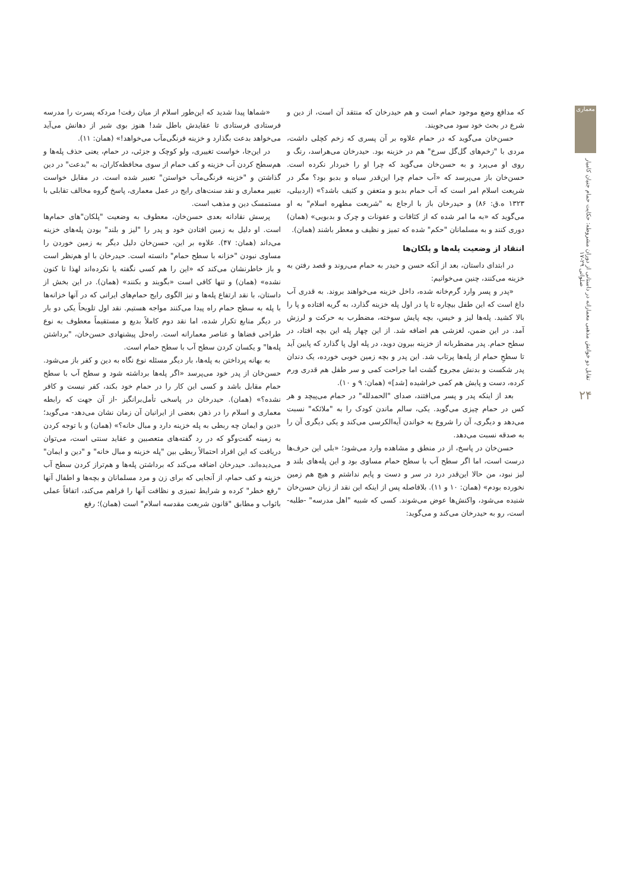معماری
تقابل دو خوانش مذهبی معمارانه در داستانی از دوران مشروطه: حکایت حمام جنیان کامیار صلواتی ۲۹-۱۷
۲۴
که مدافع وضع موجود حمام است و هم حیدرخان که منتقد آن است، از دین و شرع در بحث خود سود می‌جویند.
حسن‌خان می‌گوید که در حمام علاوه بر آن پسری که زخم کچلی داشت، مردی با "زخم‌های گل‌گل سرخ" هم در خزینه بود. حیدرخان می‌هراسد، رنگ و روی او می‌پرد و به حسن‌خان می‌گوید که چرا او را خبردار نکرده است. حسن‌خان باز می‌پرسد که «آب حمام چرا این‌قدر سیاه و بدبو بود؟ مگر در شریعت اسلام امر است که آب حمام بدبو و متعفن و کثیف باشد؟» (اردبیلی، ۱۳۲۳ ه.ق: ۸۶) و حیدرخان باز با ارجاع به "شریعت مطهره اسلام" به او می‌گوید که «به ما امر شده که از کثافات و عفونات و چرک و بدبویی» (همان) دوری کنند و به مسلمانان "حکم" شده که تمیز و نظیف و معطر باشند (همان).
انتقاد از وضعیت پله‌ها و پلکان‌ها
در ابتدای داستان، بعد از آنکه حسن و حیدر به حمام می‌روند و قصد رفتن به خزینه می‌کنند، چنین می‌خوانیم:
«پدر و پسر وارد گرم‌خانه شده، داخل خزینه می‌خواهند بروند. به قدری آب داغ است که این طفل بیچاره تا پا در اول پله خزینه گذارد، به گریه افتاده و پا را بالا کشید. پله‌ها لیز و خیس، بچه پایش سوخته، مضطرب به حرکت و لرزش آمد. در این ضمن، لغزشی هم اضافه شد. از این چهار پله این بچه افتاد، در سطح حمام. پدر مضطربانه از خزینه بیرون دوید، در پله اول پا گذارد که پایین آید تا سطحِ حمام از پله‌ها پرتاب شد. این پدر و بچه زمین خوبی خورده، یک دندان پدر شکست و بدنش مجروح گشت اما جراحت کمی و سر طفل هم قدری ورم کرده، دست و پایش هم کمی خراشیده [شد]» (همان: ۹ و ۱۰).
بعد از اینکه پدر و پسر می‌افتند، صدای "الحمدلله" در حمام می‌پیچد و هر کس در حمام چیزی می‌گوید. یکی، سالم ماندن کودک را به "ملائکه" نسبت می‌دهد و دیگری، آن را شروع به خواندن آیه‌الکرسی می‌کند و یکی دیگری آن را به صدقه نسبت می‌دهد.
حسن‌خان در پاسخ، از در منطق و مشاهده وارد می‌شود؛ «بلی این حرف‌ها درست است، اما اگر سطح آب با سطح حمام مساوی بود و این پله‌های بلند و لیز نبود، من حالا این‌قدر درد در سر و دست و پایم نداشتم و هیچ هم زمین نخورده بودم» (همان: ۱۰ و ۱۱). بلافاصله پس از اینکه این نقد از زبان حسن‌خان شنیده می‌شود، واکنش‌ها عوض می‌شوند. کسی که شبیه "اهل مدرسه" -طلبه- است، رو به حیدرخان می‌کند و می‌گوید:
«شماها پیدا شدید که این‌طور اسلام از میان رفت! مردکه پسرت را مدرسه فرستادی فرستادی تا عقایدش باطل شد! هنوز بوی شیر از دهانش می‌آید می‌خواهد بدعت بگذارد و خزینه فرنگی‌مآب می‌خواهد!» (همان: ۱۱).
در این‌جا، خواست تغییری، ولو کوچک و جزئی، در حمام، یعنی حذف پله‌ها و هم‌سطح کردن آب خزینه و کف حمام از سوی محافظه‌کاران، به "بدعت" در دین گذاشتن و "خزینه فرنگی‌مآب خواستن" تعبیر شده است. در مقابل خواست تغییر معماری و نقد سنت‌های رایج در عمل معماری، پاسخ گروه مخالف تقابلی با مستمسک دین و مذهب است.
پرسش نقادانه بعدی حسن‌خان، معطوف به وضعیت "پلکان"های حمام‌ها است. او دلیل به زمین افتادن خود و پدر را "لیز و بلند" بودن پله‌های خزینه می‌داند (همان: ۴۷). علاوه بر این، حسن‌خان دلیل دیگر به زمین خوردن را مساوی نبودن "خزانه با سطح حمام" دانسته است. حیدرخان با او هم‌نظر است و باز خاطرنشان می‌کند که «این را هم کسی نگفته یا نکرده‌اند لهذا تا کنون نشده» (همان) و تنها کافی است «بگویند و بکنند» (همان). در این بخش از داستان، با نقد ارتفاع پله‌ها و نیز الگوی رایج حمام‌های ایرانی که در آنها خزانه‌ها با پله به سطح حمام راه پیدا می‌کنند مواجه هستیم. نقد اول تلویحاً یکی دو بار در دیگر منابع تکرار شده، اما نقد دوم کاملاً بدیع و مستقیماً معطوف به نوع طراحی فضاها و عناصر معمارانه است. راه‌حل پیشنهادی حسن‌خان، "برداشتن پله‌ها" و یکسان کردن سطح آب با سطح حمام است.
به بهانه پرداختن به پله‌ها، بار دیگر مسئله نوع نگاه به دین و کفر باز می‌شود. حسن‌خان از پدر خود می‌پرسد «اگر پله‌ها برداشته شود و سطح آب با سطح حمام مقابل باشد و کسی این کار را در حمام خود بکند، کفر نیست و کافر نشده؟» (همان). حیدرخان در پاسخی تأمل‌برانگیز -از آن جهت که رابطه معماری و اسلام را در ذهن بعضی از ایرانیان آن زمان نشان می‌دهد- می‌گوید؛ «دین و ایمان چه ربطی به پله خزینه دارد و مبال خانه؟» (همان) و با توجه کردن به زمینه گفت‌وگو که در رد گفته‌های متعصبین و عقاید سنتی است، می‌توان دریافت که این افراد احتمالاً ربطی بین "پله خزینه و مبال خانه" و "دین و ایمان" می‌دیده‌اند. حیدرخان اضافه می‌کند که برداشتن پله‌ها و هم‌تراز کردن سطح آب خزینه و کف حمام، از آنجایی که برای زن و مرد مسلمانان و بچه‌ها و اطفال آنها "رفع خطر" کرده و شرایط تمیزی و نظافت آنها را فراهم می‌کند، اتفاقاً عملی باثواب و مطابق "قانون شریعت مقدسه اسلام" است (همان)؛ رفع